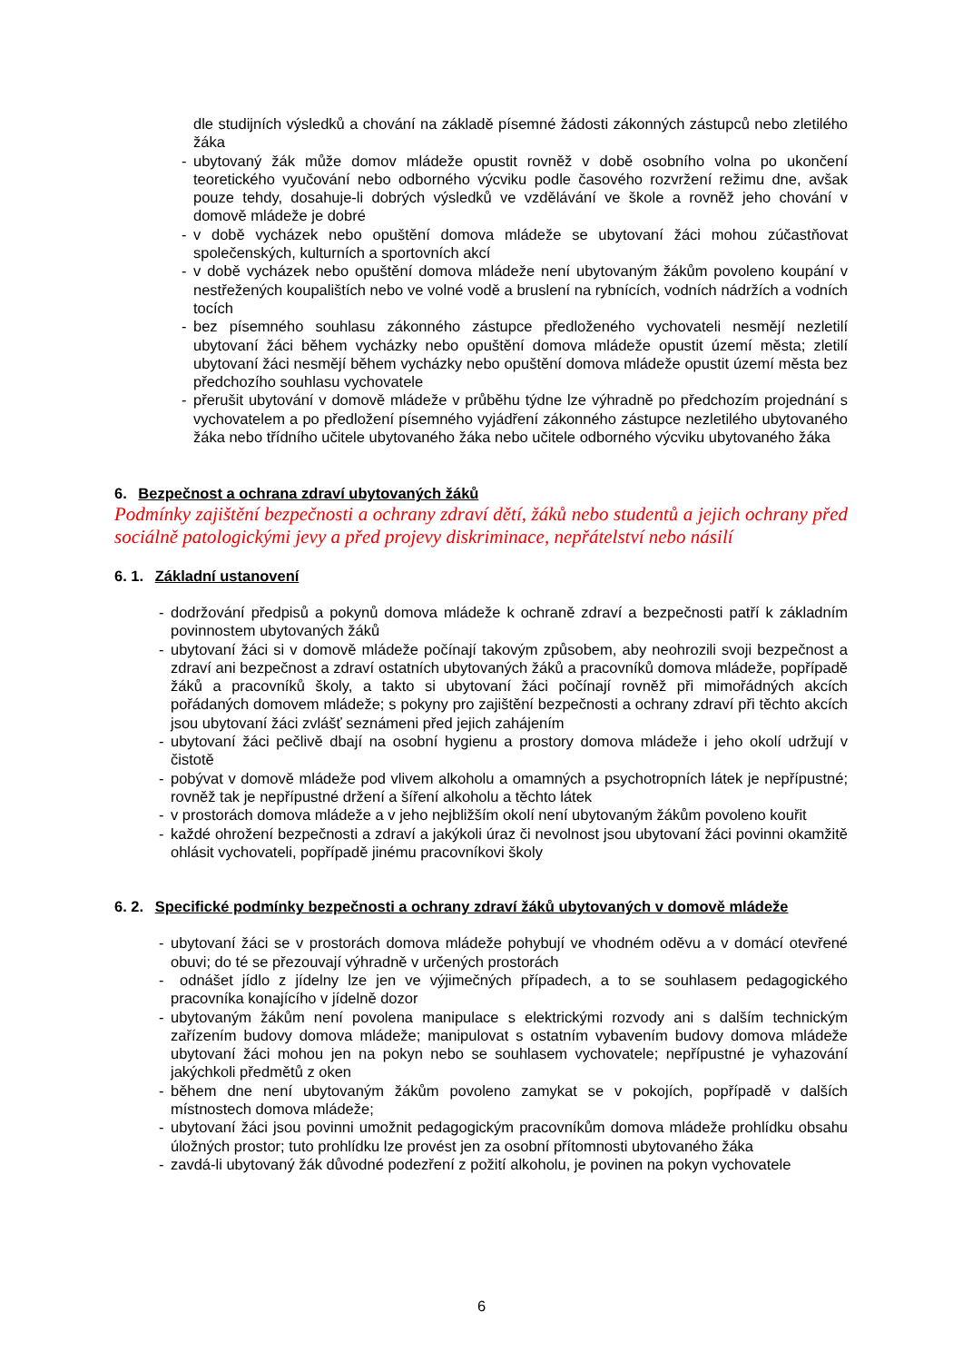dle studijních výsledků a chování na základě písemné žádosti zákonných zástupců nebo zletilého žáka
- ubytovaný žák může domov mládeže opustit rovněž v době osobního volna po ukončení teoretického vyučování nebo odborného výcviku podle časového rozvržení režimu dne, avšak pouze tehdy, dosahuje-li dobrých výsledků ve vzdělávání ve škole a rovněž jeho chování v domově mládeže je dobré
- v době vycházek nebo opuštění domova mládeže se ubytovaní žáci mohou zúčastňovat společenských, kulturních a sportovních akcí
- v době vycházek nebo opuštění domova mládeže není ubytovaným žákům povoleno koupání v nestřežených koupalištích nebo ve volné vodě a bruslení na rybnících, vodních nádržích a vodních tocích
- bez písemného souhlasu zákonného zástupce předloženého vychovateli nesmějí nezletilí ubytovaní žáci během vycházky nebo opuštění domova mládeže opustit území města; zletilí ubytovaní žáci nesmějí během vycházky nebo opuštění domova mládeže opustit území města bez předchozího souhlasu vychovatele
- přerušit ubytování v domově mládeže v průběhu týdne lze výhradně po předchozím projednání s vychovatelem a po předložení písemného vyjádření zákonného zástupce nezletilého ubytovaného žáka nebo třídního učitele ubytovaného žáka nebo učitele odborného výcviku ubytovaného žáka
6. Bezpečnost a ochrana zdraví ubytovaných žáků
Podmínky zajištění bezpečnosti a ochrany zdraví dětí, žáků nebo studentů a jejich ochrany před sociálně patologickými jevy a před projevy diskriminace, nepřátelství nebo násilí
6. 1. Základní ustanovení
- dodržování předpisů a pokynů domova mládeže k ochraně zdraví a bezpečnosti patří k základním povinnostem ubytovaných žáků
- ubytovaní žáci si v domově mládeže počínají takovým způsobem, aby neohrozili svoji bezpečnost a zdraví ani bezpečnost a zdraví ostatních ubytovaných žáků a pracovníků domova mládeže, popřípadě žáků a pracovníků školy, a takto si ubytovaní žáci počínají rovněž při mimořádných akcích pořádaných domovem mládeže; s pokyny pro zajištění bezpečnosti a ochrany zdraví při těchto akcích jsou ubytovaní žáci zvlášť seznámeni před jejich zahájením
- ubytovaní žáci pečlivě dbají na osobní hygienu a prostory domova mládeže i jeho okolí udržují v čistotě
- pobývat v domově mládeže pod vlivem alkoholu a omamných a psychotropních látek je nepřípustné; rovněž tak je nepřípustné držení a šíření alkoholu a těchto látek
- v prostorách domova mládeže a v jeho nejbližším okolí není ubytovaným žákům povoleno kouřit
- každé ohrožení bezpečnosti a zdraví a jakýkoli úraz či nevolnost jsou ubytovaní žáci povinni okamžitě ohlásit vychovateli, popřípadě jinému pracovníkovi školy
6. 2. Specifické podmínky bezpečnosti a ochrany zdraví žáků ubytovaných v domově mládeže
- ubytovaní žáci se v prostorách domova mládeže pohybují ve vhodném oděvu a v domácí otevřené obuvi; do té se přezouvají výhradně v určených prostorách
- odnášet jídlo z jídelny lze jen ve výjimečných případech, a to se souhlasem pedagogického pracovníka konajícího v jídelně dozor
- ubytovaným žákům není povolena manipulace s elektrickými rozvody ani s dalším technickým zařízením budovy domova mládeže; manipulovat s ostatním vybavením budovy domova mládeže ubytovaní žáci mohou jen na pokyn nebo se souhlasem vychovatele; nepřípustné je vyhazování jakýchkoli předmětů z oken
- během dne není ubytovaným žákům povoleno zamykat se v pokojích, popřípadě v dalších místnostech domova mládeže;
- ubytovaní žáci jsou povinni umožnit pedagogickým pracovníkům domova mládeže prohlídku obsahu úložných prostor; tuto prohlídku lze provést jen za osobní přítomnosti ubytovaného žáka
- zavdá-li ubytovaný žák důvodné podezření z požití alkoholu, je povinen na pokyn vychovatele
6